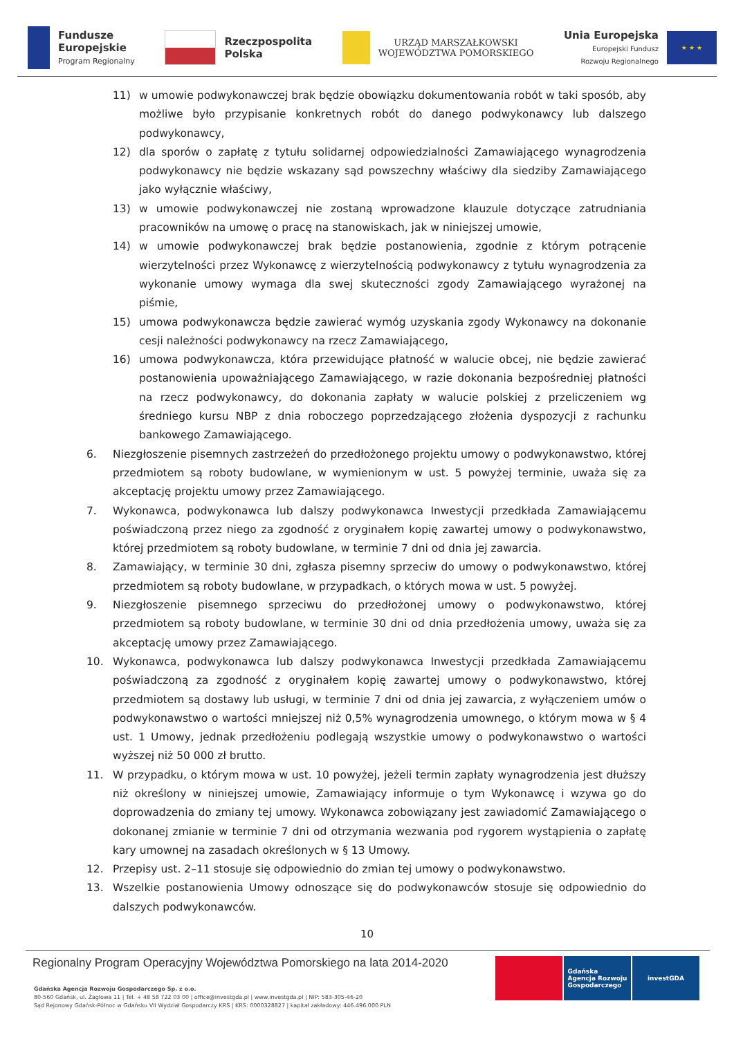Fundusze
Europejskie
Program Regionalny
Rzeczpospolita
Polska
URZĄD MARSZAŁKOWSKI
WOJEWÓDZTWA POMORSKIEGO
Unia Europejska
Europejski Fundusz
Rozwoju Regionalnego
★ ★ ★
11) w umowie podwykonawczej brak będzie obowiązku dokumentowania robót w taki sposób, aby możliwe było przypisanie konkretnych robót do danego podwykonawcy lub dalszego podwykonawcy,
12) dla sporów o zapłatę z tytułu solidarnej odpowiedzialności Zamawiającego wynagrodzenia podwykonawcy nie będzie wskazany sąd powszechny właściwy dla siedziby Zamawiającego jako wyłącznie właściwy,
13) w umowie podwykonawczej nie zostaną wprowadzone klauzule dotyczące zatrudniania pracowników na umowę o pracę na stanowiskach, jak w niniejszej umowie,
14) w umowie podwykonawczej brak będzie postanowienia, zgodnie z którym potrącenie wierzytelności przez Wykonawcę z wierzytelnością podwykonawcy z tytułu wynagrodzenia za wykonanie umowy wymaga dla swej skuteczności zgody Zamawiającego wyrażonej na piśmie,
15) umowa podwykonawcza będzie zawierać wymóg uzyskania zgody Wykonawcy na dokonanie cesji należności podwykonawcy na rzecz Zamawiającego,
16) umowa podwykonawcza, która przewidujące płatność w walucie obcej, nie będzie zawierać postanowienia upoważniającego Zamawiającego, w razie dokonania bezpośredniej płatności na rzecz podwykonawcy, do dokonania zapłaty w walucie polskiej z przeliczeniem wg średniego kursu NBP z dnia roboczego poprzedzającego złożenia dyspozycji z rachunku bankowego Zamawiającego.
6. Niezgłoszenie pisemnych zastrzeżeń do przedłożonego projektu umowy o podwykonawstwo, której przedmiotem są roboty budowlane, w wymienionym w ust. 5 powyżej terminie, uważa się za akceptację projektu umowy przez Zamawiającego.
7. Wykonawca, podwykonawca lub dalszy podwykonawca Inwestycji przedkłada Zamawiającemu poświadczoną przez niego za zgodność z oryginałem kopię zawartej umowy o podwykonawstwo, której przedmiotem są roboty budowlane, w terminie 7 dni od dnia jej zawarcia.
8. Zamawiający, w terminie 30 dni, zgłasza pisemny sprzeciw do umowy o podwykonawstwo, której przedmiotem są roboty budowlane, w przypadkach, o których mowa w ust. 5 powyżej.
9. Niezgłoszenie pisemnego sprzeciwu do przedłożonej umowy o podwykonawstwo, której przedmiotem są roboty budowlane, w terminie 30 dni od dnia przedłożenia umowy, uważa się za akceptację umowy przez Zamawiającego.
10. Wykonawca, podwykonawca lub dalszy podwykonawca Inwestycji przedkłada Zamawiającemu poświadczoną za zgodność z oryginałem kopię zawartej umowy o podwykonawstwo, której przedmiotem są dostawy lub usługi, w terminie 7 dni od dnia jej zawarcia, z wyłączeniem umów o podwykonawstwo o wartości mniejszej niż 0,5% wynagrodzenia umownego, o którym mowa w § 4 ust. 1 Umowy, jednak przedłożeniu podlegają wszystkie umowy o podwykonawstwo o wartości wyższej niż 50 000 zł brutto.
11. W przypadku, o którym mowa w ust. 10 powyżej, jeżeli termin zapłaty wynagrodzenia jest dłuższy niż określony w niniejszej umowie, Zamawiający informuje o tym Wykonawcę i wzywa go do doprowadzenia do zmiany tej umowy. Wykonawca zobowiązany jest zawiadomić Zamawiającego o dokonanej zmianie w terminie 7 dni od otrzymania wezwania pod rygorem wystąpienia o zapłatę kary umownej na zasadach określonych w § 13 Umowy.
12. Przepisy ust. 2–11 stosuje się odpowiednio do zmian tej umowy o podwykonawstwo.
13. Wszelkie postanowienia Umowy odnoszące się do podwykonawców stosuje się odpowiednio do dalszych podwykonawców.
10
Regionalny Program Operacyjny Województwa Pomorskiego na lata 2014-2020
Gdańska Agencja Rozwoju Gospodarczego Sp. z o.o.
80-560 Gdańsk, ul. Żaglowa 11 | Tel. + 48 58 722 03 00 | office@investgda.pl | www.investgda.pl | NIP: 583-305-46-20
Sąd Rejonowy Gdańsk-Północ w Gdańsku VII Wydział Gospodarczy KRS | KRS: 0000328827 | kapitał zakładowy: 446.496.000 PLN
Gdańska
Agencja Rozwoju
Gospodarczego
investGDA